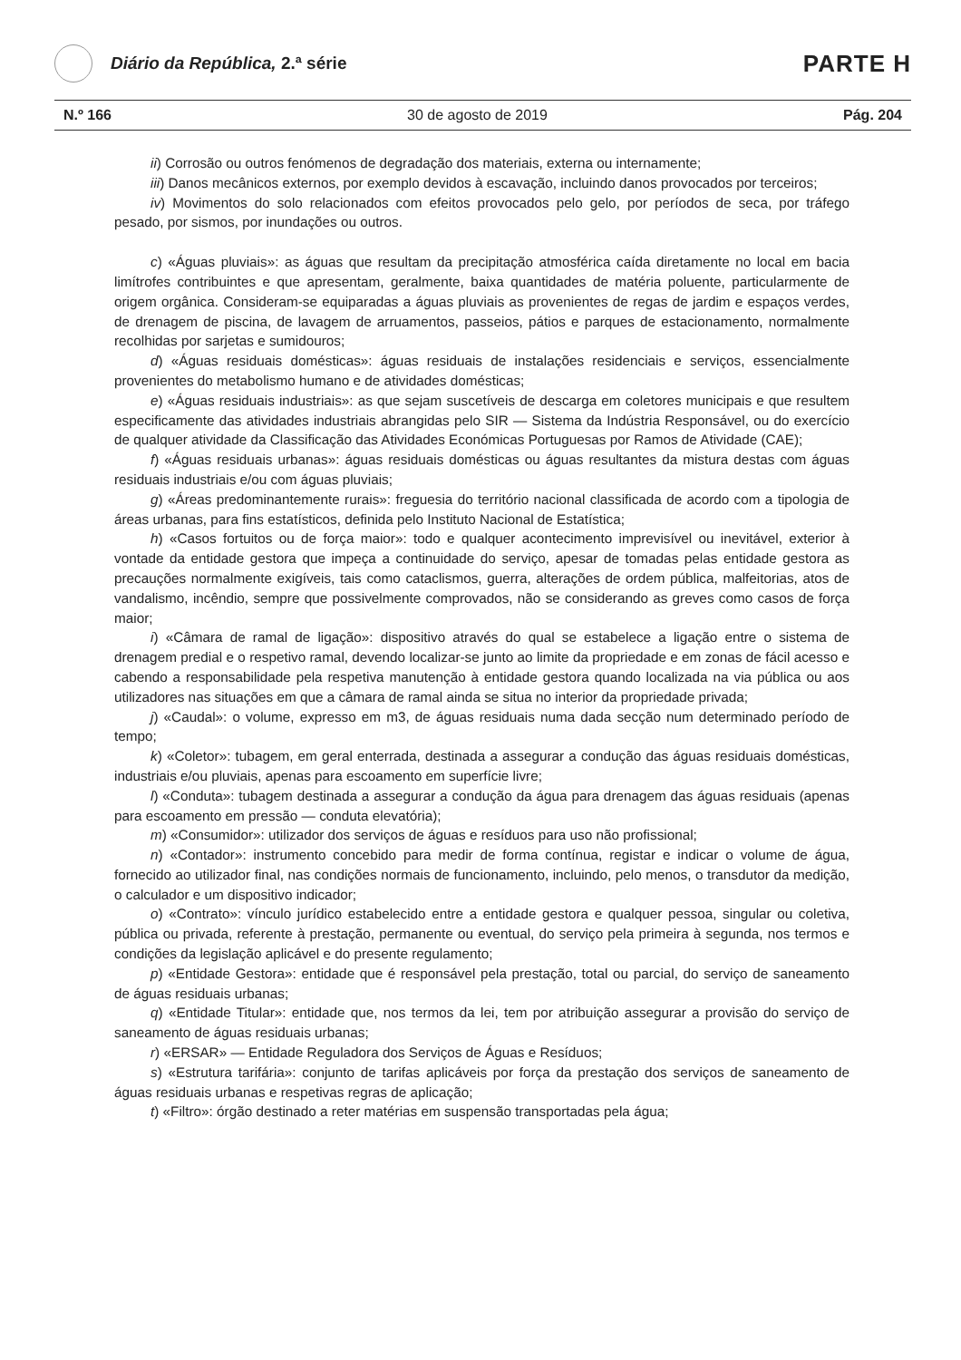Diário da República, 2.ª série
PARTE H
N.º 166 30 de agosto de 2019 Pág. 204
ii) Corrosão ou outros fenómenos de degradação dos materiais, externa ou internamente;
iii) Danos mecânicos externos, por exemplo devidos à escavação, incluindo danos provocados por terceiros;
iv) Movimentos do solo relacionados com efeitos provocados pelo gelo, por períodos de seca, por tráfego pesado, por sismos, por inundações ou outros.
c) «Águas pluviais»: as águas que resultam da precipitação atmosférica caída diretamente no local em bacia limítrofes contribuintes e que apresentam, geralmente, baixa quantidades de matéria poluente, particularmente de origem orgânica. Consideram-se equiparadas a águas pluviais as provenientes de regas de jardim e espaços verdes, de drenagem de piscina, de lavagem de arruamentos, passeios, pátios e parques de estacionamento, normalmente recolhidas por sarjetas e sumidouros;
d) «Águas residuais domésticas»: águas residuais de instalações residenciais e serviços, essencialmente provenientes do metabolismo humano e de atividades domésticas;
e) «Águas residuais industriais»: as que sejam suscetíveis de descarga em coletores municipais e que resultem especificamente das atividades industriais abrangidas pelo SIR — Sistema da Indústria Responsável, ou do exercício de qualquer atividade da Classificação das Atividades Económicas Portuguesas por Ramos de Atividade (CAE);
f) «Águas residuais urbanas»: águas residuais domésticas ou águas resultantes da mistura destas com águas residuais industriais e/ou com águas pluviais;
g) «Áreas predominantemente rurais»: freguesia do território nacional classificada de acordo com a tipologia de áreas urbanas, para fins estatísticos, definida pelo Instituto Nacional de Estatística;
h) «Casos fortuitos ou de força maior»: todo e qualquer acontecimento imprevisível ou inevitável, exterior à vontade da entidade gestora que impeça a continuidade do serviço, apesar de tomadas pelas entidade gestora as precauções normalmente exigíveis, tais como cataclismos, guerra, alterações de ordem pública, malfeitorias, atos de vandalismo, incêndio, sempre que possivelmente comprovados, não se considerando as greves como casos de força maior;
i) «Câmara de ramal de ligação»: dispositivo através do qual se estabelece a ligação entre o sistema de drenagem predial e o respetivo ramal, devendo localizar-se junto ao limite da propriedade e em zonas de fácil acesso e cabendo a responsabilidade pela respetiva manutenção à entidade gestora quando localizada na via pública ou aos utilizadores nas situações em que a câmara de ramal ainda se situa no interior da propriedade privada;
j) «Caudal»: o volume, expresso em m3, de águas residuais numa dada secção num determinado período de tempo;
k) «Coletor»: tubagem, em geral enterrada, destinada a assegurar a condução das águas residuais domésticas, industriais e/ou pluviais, apenas para escoamento em superfície livre;
l) «Conduta»: tubagem destinada a assegurar a condução da água para drenagem das águas residuais (apenas para escoamento em pressão — conduta elevatória);
m) «Consumidor»: utilizador dos serviços de águas e resíduos para uso não profissional;
n) «Contador»: instrumento concebido para medir de forma contínua, registar e indicar o volume de água, fornecido ao utilizador final, nas condições normais de funcionamento, incluindo, pelo menos, o transdutor da medição, o calculador e um dispositivo indicador;
o) «Contrato»: vínculo jurídico estabelecido entre a entidade gestora e qualquer pessoa, singular ou coletiva, pública ou privada, referente à prestação, permanente ou eventual, do serviço pela primeira à segunda, nos termos e condições da legislação aplicável e do presente regulamento;
p) «Entidade Gestora»: entidade que é responsável pela prestação, total ou parcial, do serviço de saneamento de águas residuais urbanas;
q) «Entidade Titular»: entidade que, nos termos da lei, tem por atribuição assegurar a provisão do serviço de saneamento de águas residuais urbanas;
r) «ERSAR» — Entidade Reguladora dos Serviços de Águas e Resíduos;
s) «Estrutura tarifária»: conjunto de tarifas aplicáveis por força da prestação dos serviços de saneamento de águas residuais urbanas e respetivas regras de aplicação;
t) «Filtro»: órgão destinado a reter matérias em suspensão transportadas pela água;